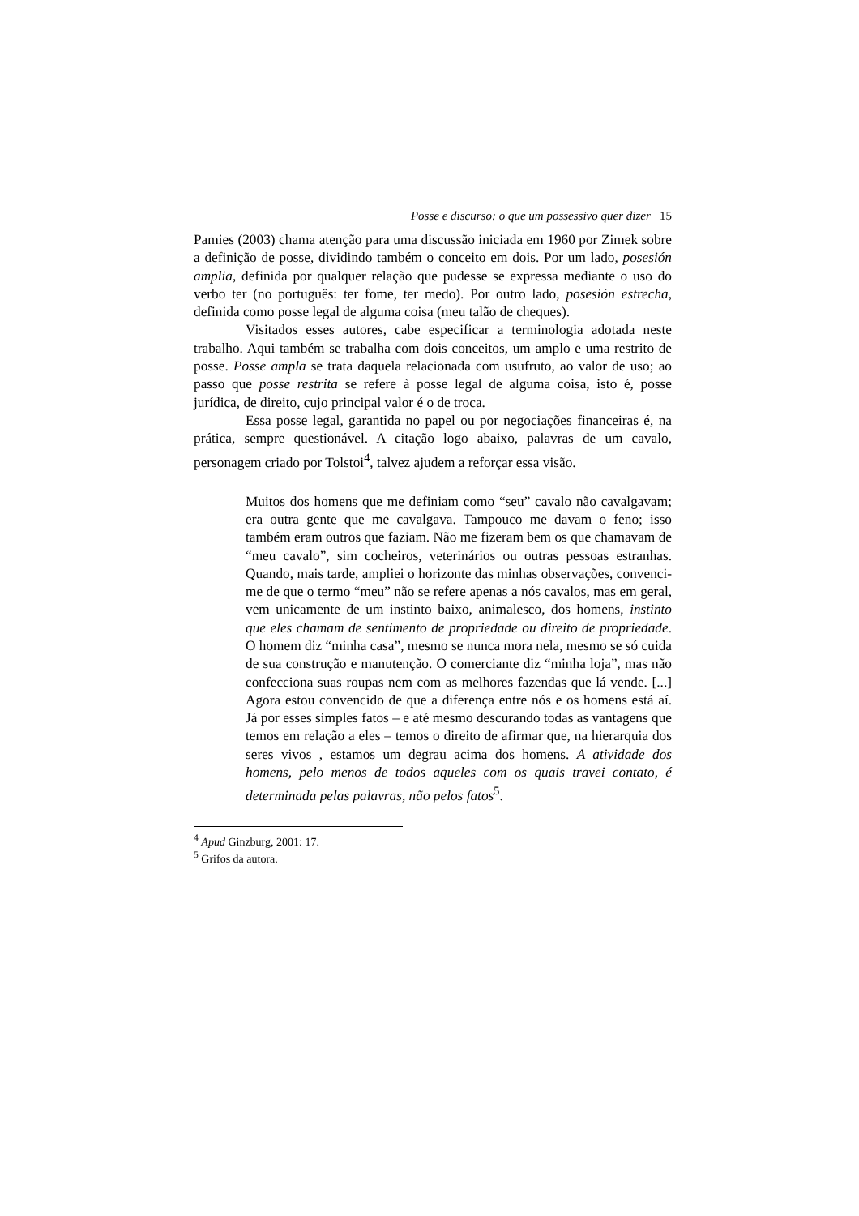Posse e discurso: o que um possessivo quer dizer 15
Pamies (2003) chama atenção para uma discussão iniciada em 1960 por Zimek sobre a definição de posse, dividindo também o conceito em dois. Por um lado, posesión amplia, definida por qualquer relação que pudesse se expressa mediante o uso do verbo ter (no português: ter fome, ter medo). Por outro lado, posesión estrecha, definida como posse legal de alguma coisa (meu talão de cheques).
Visitados esses autores, cabe especificar a terminologia adotada neste trabalho. Aqui também se trabalha com dois conceitos, um amplo e uma restrito de posse. Posse ampla se trata daquela relacionada com usufruto, ao valor de uso; ao passo que posse restrita se refere à posse legal de alguma coisa, isto é, posse jurídica, de direito, cujo principal valor é o de troca.
Essa posse legal, garantida no papel ou por negociações financeiras é, na prática, sempre questionável. A citação logo abaixo, palavras de um cavalo, personagem criado por Tolstoi<sup>4</sup>, talvez ajudem a reforçar essa visão.
Muitos dos homens que me definiam como “seu” cavalo não cavalgavam; era outra gente que me cavalgava. Tampouco me davam o feno; isso também eram outros que faziam. Não me fizeram bem os que chamavam de “meu cavalo”, sim cocheiros, veterinários ou outras pessoas estranhas. Quando, mais tarde, ampliei o horizonte das minhas observações, convenci-me de que o termo “meu” não se refere apenas a nós cavalos, mas em geral, vem unicamente de um instinto baixo, animalesco, dos homens, instinto que eles chamam de sentimento de propriedade ou direito de propriedade. O homem diz “minha casa”, mesmo se nunca mora nela, mesmo se só cuida de sua construção e manutenção. O comerciante diz “minha loja”, mas não confecciona suas roupas nem com as melhores fazendas que lá vende. [...] Agora estou convencido de que a diferença entre nós e os homens está aí. Já por esses simples fatos – e até mesmo descurando todas as vantagens que temos em relação a eles – temos o direito de afirmar que, na hierarquia dos seres vivos , estamos um degrau acima dos homens. A atividade dos homens, pelo menos de todos aqueles com os quais travei contato, é determinada pelas palavras, não pelos fatos<sup>5</sup>.
<sup>4</sup> Apud Ginzburg, 2001: 17.
<sup>5</sup> Grifos da autora.